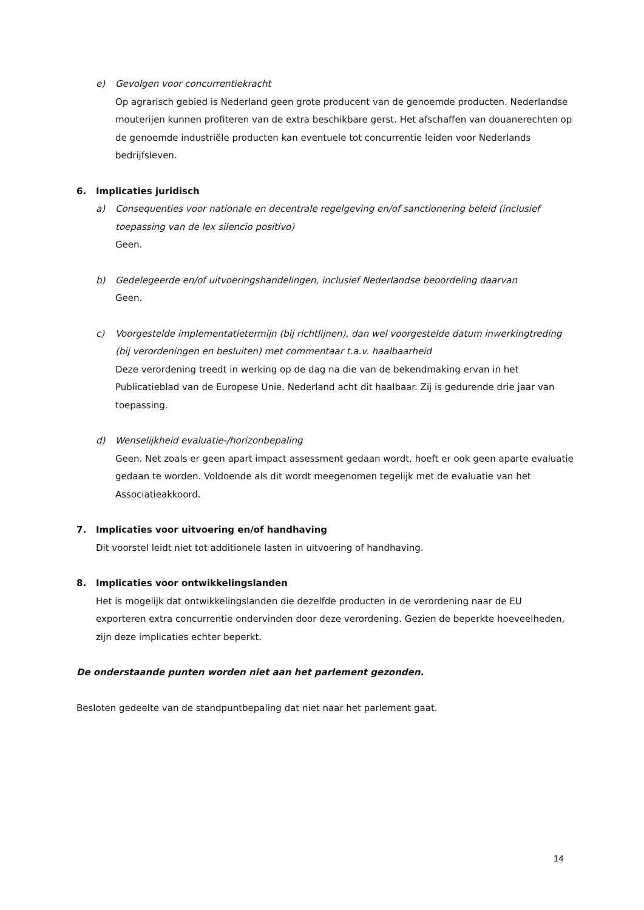e) Gevolgen voor concurrentiekracht
Op agrarisch gebied is Nederland geen grote producent van de genoemde producten. Nederlandse mouterijen kunnen profiteren van de extra beschikbare gerst. Het afschaffen van douanerechten op de genoemde industriële producten kan eventuele tot concurrentie leiden voor Nederlands bedrijfsleven.
6. Implicaties juridisch
a) Consequenties voor nationale en decentrale regelgeving en/of sanctionering beleid (inclusief toepassing van de lex silencio positivo)
Geen.
b) Gedelegeerde en/of uitvoeringshandelingen, inclusief Nederlandse beoordeling daarvan
Geen.
c) Voorgestelde implementatietermijn (bij richtlijnen), dan wel voorgestelde datum inwerkingtreding (bij verordeningen en besluiten) met commentaar t.a.v. haalbaarheid
Deze verordening treedt in werking op de dag na die van de bekendmaking ervan in het Publicatieblad van de Europese Unie. Nederland acht dit haalbaar. Zij is gedurende drie jaar van toepassing.
d) Wenselijkheid evaluatie-/horizonbepaling
Geen. Net zoals er geen apart impact assessment gedaan wordt, hoeft er ook geen aparte evaluatie gedaan te worden. Voldoende als dit wordt meegenomen tegelijk met de evaluatie van het Associatieakkoord.
7. Implicaties voor uitvoering en/of handhaving
Dit voorstel leidt niet tot additionele lasten in uitvoering of handhaving.
8. Implicaties voor ontwikkelingslanden
Het is mogelijk dat ontwikkelingslanden die dezelfde producten in de verordening naar de EU exporteren extra concurrentie ondervinden door deze verordening. Gezien de beperkte hoeveelheden, zijn deze implicaties echter beperkt.
De onderstaande punten worden niet aan het parlement gezonden.
Besloten gedeelte van de standpuntbepaling dat niet naar het parlement gaat.
14